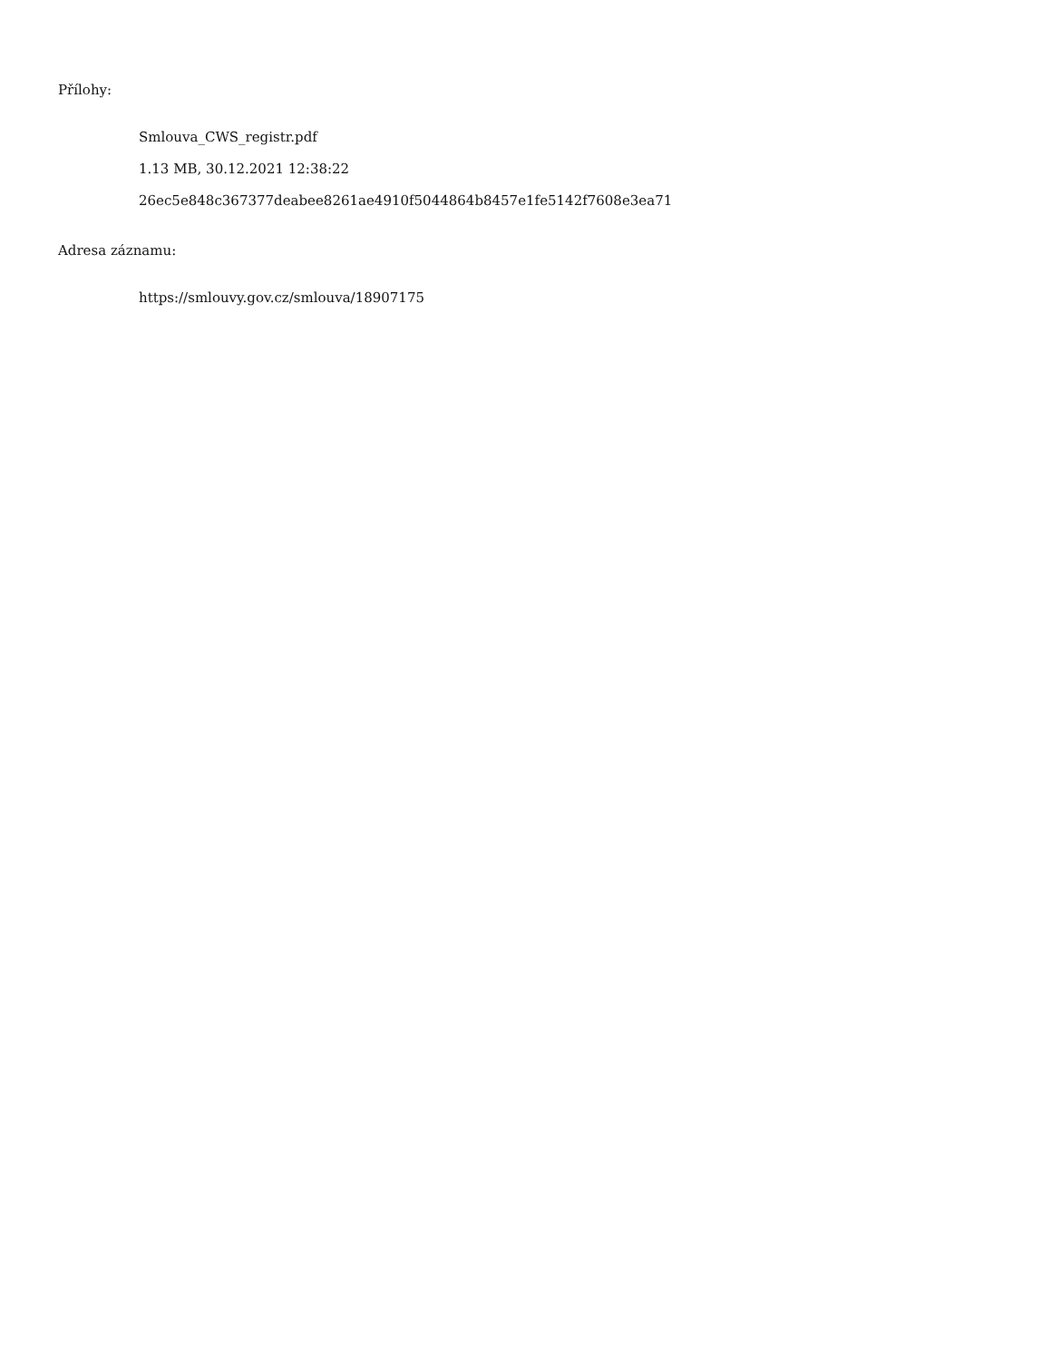Přílohy:
Smlouva_CWS_registr.pdf
1.13 MB, 30.12.2021 12:38:22
26ec5e848c367377deabee8261ae4910f5044864b8457e1fe5142f7608e3ea71
Adresa záznamu:
https://smlouvy.gov.cz/smlouva/18907175